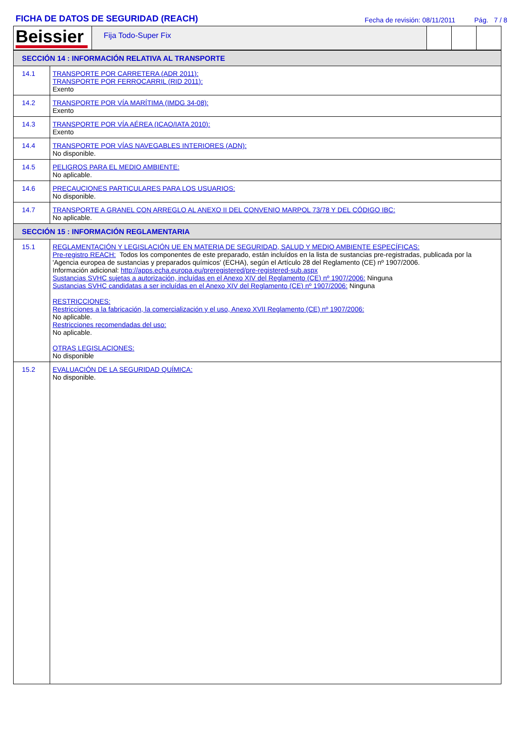FICHA DE DATOS DE SEGURIDAD (REACH)
Fecha de revisión: 08/11/2011 Pág. 7 / 8
Beissier
Fija Todo-Super Fix
| SECCIÓN 14 : INFORMACIÓN RELATIVA AL TRANSPORTE | |
| 14.1 | TRANSPORTE POR CARRETERA (ADR 2011): TRANSPORTE POR FERROCARRIL (RID 2011): Exento |
| 14.2 | TRANSPORTE POR VÍA MARÍTIMA (IMDG 34-08): Exento |
| 14.3 | TRANSPORTE POR VÍA AÉREA (ICAO/IATA 2010): Exento |
| 14.4 | TRANSPORTE POR VÍAS NAVEGABLES INTERIORES (ADN): No disponible. |
| 14.5 | PELIGROS PARA EL MEDIO AMBIENTE: No aplicable. |
| 14.6 | PRECAUCIONES PARTICULARES PARA LOS USUARIOS: No disponible. |
| 14.7 | TRANSPORTE A GRANEL CON ARREGLO AL ANEXO II DEL CONVENIO MARPOL 73/78 Y DEL CÓDIGO IBC: No aplicable. |
| SECCIÓN 15 : INFORMACIÓN REGLAMENTARIA | |
| 15.1 | REGLAMENTACIÓN Y LEGISLACIÓN UE EN MATERIA DE SEGURIDAD, SALUD Y MEDIO AMBIENTE ESPECÍFICAS: Pre-registro REACH: Todos los componentes de este preparado, están incluídos en la lista de sustancias pre-registradas, publicada por la 'Agencia europea de sustancias y preparados químicos' (ECHA), según el Artículo 28 del Reglamento (CE) nº 1907/2006. Información adicional: http://apps.echa.europa.eu/preregistered/pre-registered-sub.aspx Sustancias SVHC sujetas a autorización, incluídas en el Anexo XIV del Reglamento (CE) nº 1907/2006: Ninguna Sustancias SVHC candidatas a ser incluídas en el Anexo XIV del Reglamento (CE) nº 1907/2006: Ninguna RESTRICCIONES: Restricciones a la fabricación, la comercialización y el uso, Anexo XVII Reglamento (CE) nº 1907/2006: No aplicable. Restricciones recomendadas del uso: No aplicable. OTRAS LEGISLACIONES: No disponible |
| 15.2 | EVALUACIÓN DE LA SEGURIDAD QUÍMICA: No disponible. |